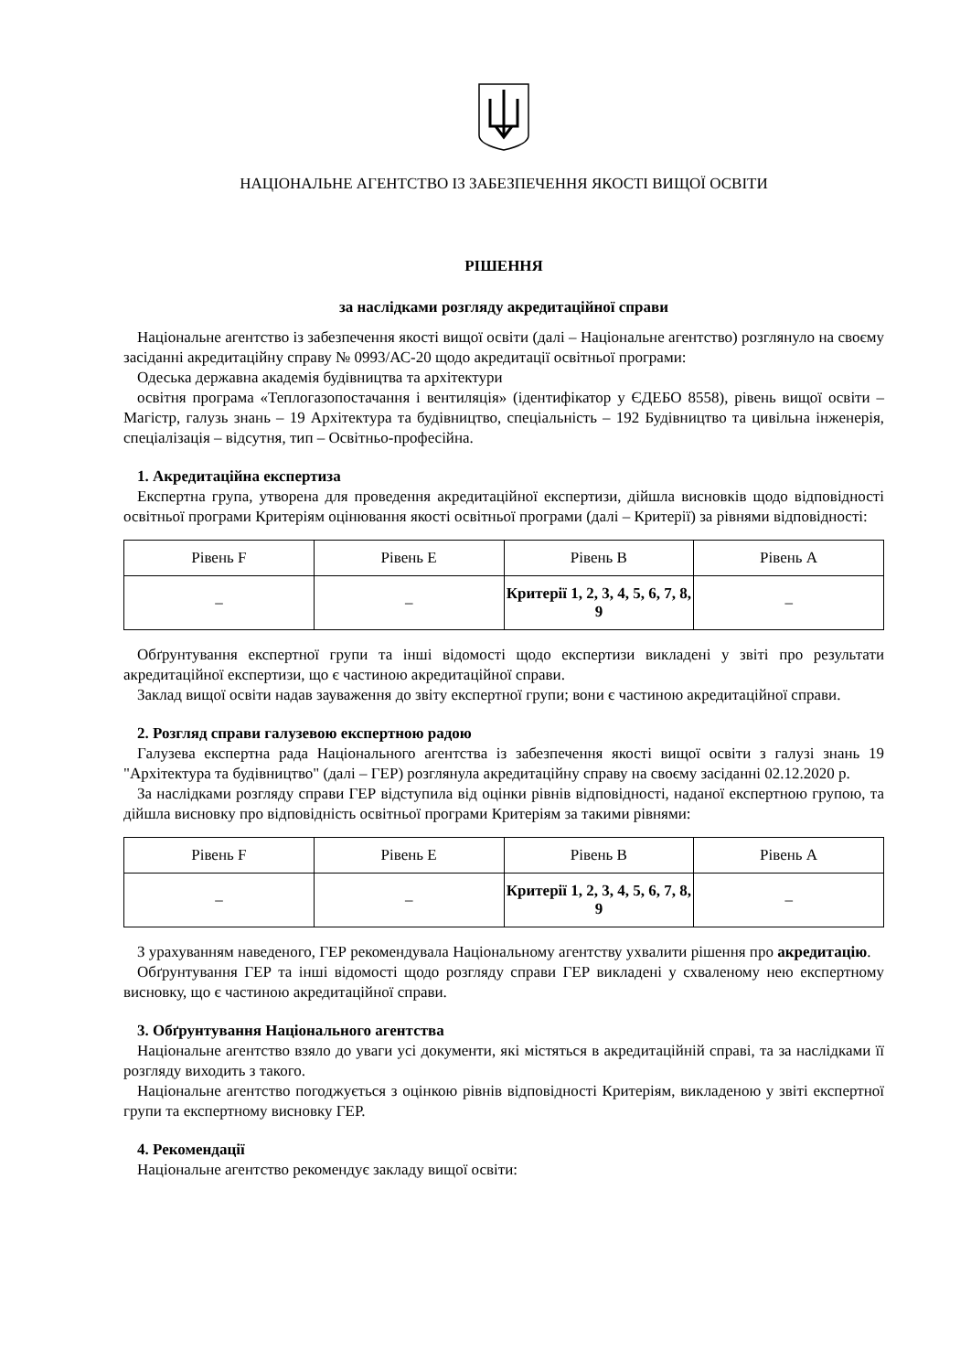НАЦІОНАЛЬНЕ АГЕНТСТВО ІЗ ЗАБЕЗПЕЧЕННЯ ЯКОСТІ ВИЩОЇ ОСВІТИ
РІШЕННЯ
за наслідками розгляду акредитаційної справи
Національне агентство із забезпечення якості вищої освіти (далі – Національне агентство) розглянуло на своєму засіданні акредитаційну справу № 0993/АС-20 щодо акредитації освітньої програми:
Одеська державна академія будівництва та архітектури
освітня програма «Теплогазопостачання і вентиляція» (ідентифікатор у ЄДЕБО 8558), рівень вищої освіти – Магістр, галузь знань – 19 Архітектура та будівництво, спеціальність – 192 Будівництво та цивільна інженерія, спеціалізація – відсутня, тип – Освітньо-професійна.
1. Акредитаційна експертиза
Експертна група, утворена для проведення акредитаційної експертизи, дійшла висновків щодо відповідності освітньої програми Критеріям оцінювання якості освітньої програми (далі – Критерії) за рівнями відповідності:
| Рівень F | Рівень E | Рівень B | Рівень A |
| --- | --- | --- | --- |
| – | – | Критерії 1, 2, 3, 4, 5, 6, 7, 8, 9 | – |
Обґрунтування експертної групи та інші відомості щодо експертизи викладені у звіті про результати акредитаційної експертизи, що є частиною акредитаційної справи.
Заклад вищої освіти надав зауваження до звіту експертної групи; вони є частиною акредитаційної справи.
2. Розгляд справи галузевою експертною радою
Галузева експертна рада Національного агентства із забезпечення якості вищої освіти з галузі знань 19 "Архітектура та будівництво" (далі – ГЕР) розглянула акредитаційну справу на своєму засіданні 02.12.2020 р.
За наслідками розгляду справи ГЕР відступила від оцінки рівнів відповідності, наданої експертною групою, та дійшла висновку про відповідність освітньої програми Критеріям за такими рівнями:
| Рівень F | Рівень E | Рівень B | Рівень A |
| --- | --- | --- | --- |
| – | – | Критерії 1, 2, 3, 4, 5, 6, 7, 8, 9 | – |
З урахуванням наведеного, ГЕР рекомендувала Національному агентству ухвалити рішення про акредитацію.
Обґрунтування ГЕР та інші відомості щодо розгляду справи ГЕР викладені у схваленому нею експертному висновку, що є частиною акредитаційної справи.
3. Обґрунтування Національного агентства
Національне агентство взяло до уваги усі документи, які містяться в акредитаційній справі, та за наслідками її розгляду виходить з такого.
Національне агентство погоджується з оцінкою рівнів відповідності Критеріям, викладеною у звіті експертної групи та експертному висновку ГЕР.
4. Рекомендації
Національне агентство рекомендує закладу вищої освіти: